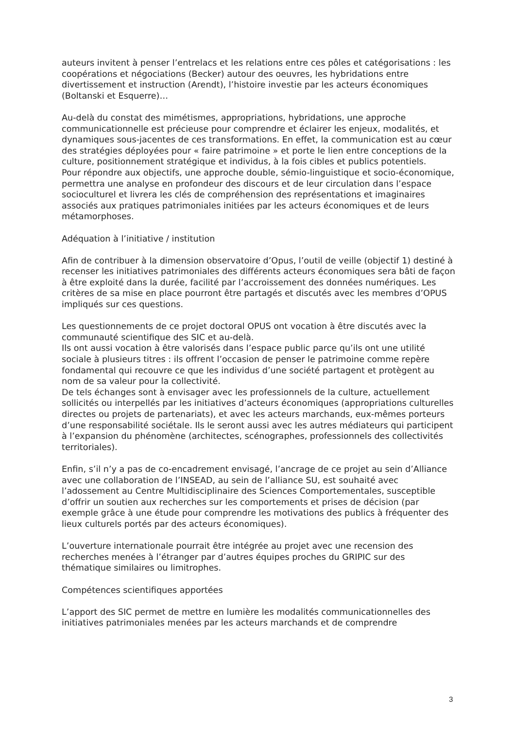auteurs invitent à penser l’entrelacs et les relations entre ces pôles et catégorisations : les coopérations et négociations (Becker) autour des oeuvres, les hybridations entre divertissement et instruction (Arendt), l’histoire investie par les acteurs économiques (Boltanski et Esquerre)…
Au-delà du constat des mimétismes, appropriations, hybridations, une approche communicationnelle est précieuse pour comprendre et éclairer les enjeux, modalités, et dynamiques sous-jacentes de ces transformations. En effet, la communication est au cœur des stratégies déployées pour « faire patrimoine » et porte le lien entre conceptions de la culture, positionnement stratégique et individus, à la fois cibles et publics potentiels.
Pour répondre aux objectifs, une approche double, sémio-linguistique et socio-économique, permettra une analyse en profondeur des discours et de leur circulation dans l’espace socioculturel et livrera les clés de compréhension des représentations et imaginaires associés aux pratiques patrimoniales initiées par les acteurs économiques et de leurs métamorphoses.
Adéquation à l’initiative / institution
Afin de contribuer à la dimension observatoire d’Opus, l’outil de veille (objectif 1) destiné à recenser les initiatives patrimoniales des différents acteurs économiques sera bâti de façon à être exploité dans la durée, facilité par l’accroissement des données numériques. Les critères de sa mise en place pourront être partagés et discutés avec les membres d’OPUS impliqués sur ces questions.
Les questionnements de ce projet doctoral OPUS ont vocation à être discutés avec la communauté scientifique des SIC et au-delà.
Ils ont aussi vocation à être valorisés dans l’espace public parce qu’ils ont une utilité sociale à plusieurs titres : ils offrent l’occasion de penser le patrimoine comme repère fondamental qui recouvre ce que les individus d’une société partagent et protègent au nom de sa valeur pour la collectivité.
De tels échanges sont à envisager avec les professionnels de la culture, actuellement sollicités ou interpellés par les initiatives d’acteurs économiques (appropriations culturelles directes ou projets de partenariats), et avec les acteurs marchands, eux-mêmes porteurs d’une responsabilité sociétale. Ils le seront aussi avec les autres médiateurs qui participent à l’expansion du phénomène (architectes, scénographes, professionnels des collectivités territoriales).
Enfin, s’il n’y a pas de co-encadrement envisagé, l’ancrage de ce projet au sein d’Alliance avec une collaboration de l’INSEAD, au sein de l’alliance SU, est souhaité avec l’adossement au Centre Multidisciplinaire des Sciences Comportementales, susceptible d’offrir un soutien aux recherches sur les comportements et prises de décision (par exemple grâce à une étude pour comprendre les motivations des publics à fréquenter des lieux culturels portés par des acteurs économiques).
L’ouverture internationale pourrait être intégrée au projet avec une recension des recherches menées à l’étranger par d’autres équipes proches du GRIPIC sur des thématique similaires ou limitrophes.
Compétences scientifiques apportées
L’apport des SIC permet de mettre en lumière les modalités communicationnelles des initiatives patrimoniales menées par les acteurs marchands et de comprendre
3